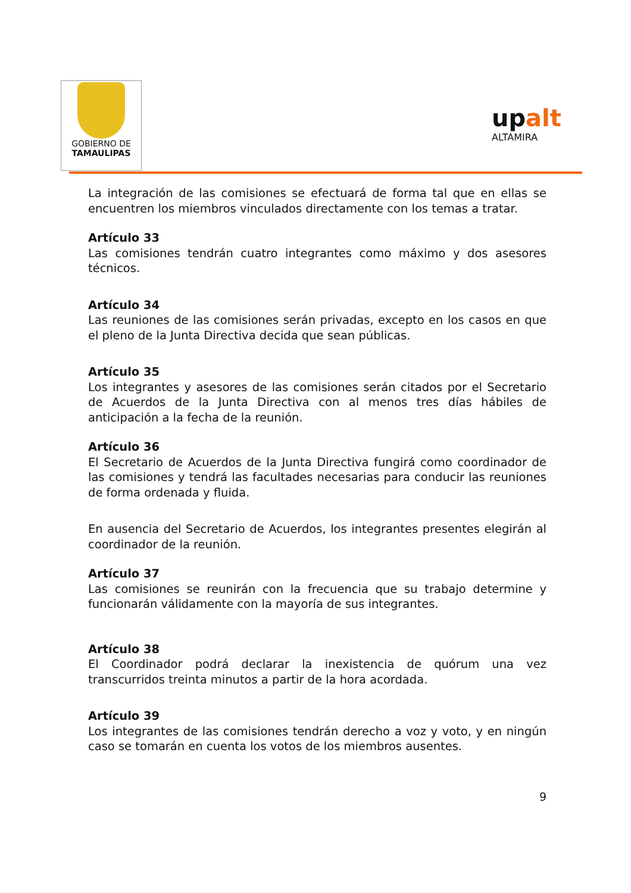GOBIERNO DE
TAMAULIPAS
upalt
ALTAMIRA
La integración de las comisiones se efectuará de forma tal que en ellas se encuentren los miembros vinculados directamente con los temas a tratar.
Artículo 33
Las comisiones tendrán cuatro integrantes como máximo y dos asesores técnicos.
Artículo 34
Las reuniones de las comisiones serán privadas, excepto en los casos en que el pleno de la Junta Directiva decida que sean públicas.
Artículo 35
Los integrantes y asesores de las comisiones serán citados por el Secretario de Acuerdos de la Junta Directiva con al menos tres días hábiles de anticipación a la fecha de la reunión.
Artículo 36
El Secretario de Acuerdos de la Junta Directiva fungirá como coordinador de las comisiones y tendrá las facultades necesarias para conducir las reuniones de forma ordenada y fluida.
En ausencia del Secretario de Acuerdos, los integrantes presentes elegirán al coordinador de la reunión.
Artículo 37
Las comisiones se reunirán con la frecuencia que su trabajo determine y funcionarán válidamente con la mayoría de sus integrantes.
Artículo 38
El Coordinador podrá declarar la inexistencia de quórum una vez transcurridos treinta minutos a partir de la hora acordada.
Artículo 39
Los integrantes de las comisiones tendrán derecho a voz y voto, y en ningún caso se tomarán en cuenta los votos de los miembros ausentes.
9